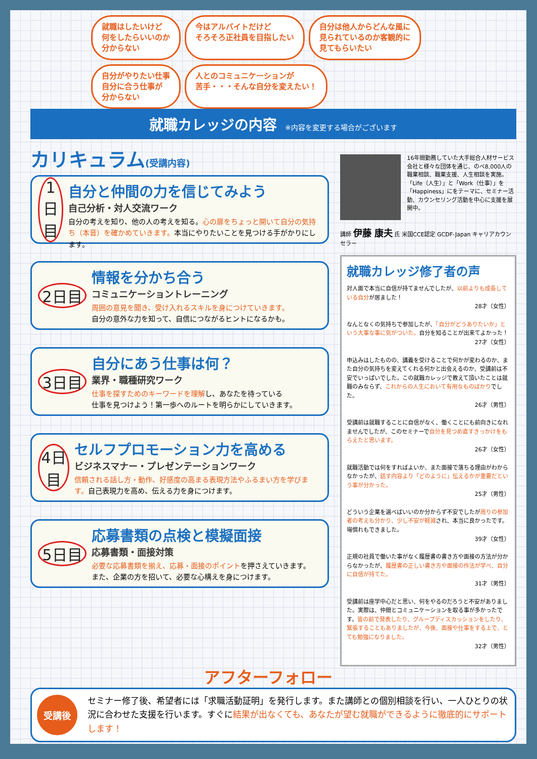就職はしたいけど
何をしたらいいのか
分からない
今はアルバイトだけど
そろそろ正社員を目指したい
自分は他人からどんな風に
見られているのか客観的に
見てもらいたい
自分がやりたい仕事
自分に合う仕事が
分からない
人とのコミュニケーションが
苦手・・・そんな自分を変えたい！
就職カレッジの内容 ※内容を変更する場合がございます
カリキュラム(受講内容)
1日目 自分と仲間の力を信じてみよう
自己分析・対人交流ワーク
自分の考えを知り、他の人の考えを知る。心の扉をちょっと開いて自分の気持ち（本音）を確かめていきます。本当にやりたいことを見つける手がかりにします。
2日目 情報を分かち合う
コミュニケーショントレーニング
周囲の意見を聞き、受け入れるスキルを身につけていきます。
自分の意外な力を知って、自信につながるヒントになるかも。
3日目 自分にあう仕事は何？
業界・職種研究ワーク
仕事を探すためのキーワードを理解し、あなたを待っている
仕事を見つけよう！第一歩へのルートを明らかにしていきます。
4日目 セルフプロモーション力を高める
ビジネスマナー・プレゼンテーションワーク
信頼される話し方・動作、好感度の高まる表現方法やふるまい方を学びます。自己表現力を高め、伝える力を身につけます。
5日目 応募書類の点検と模擬面接
応募書類・面接対策
必要な応募書類を揃え、応募・面接のポイントを押さえていきます。
また、企業の方を招いて、必要な心構えを身につけます。
16年間勤務していた大手総合人材サービス会社と様々な団体を通じ、のべ8,000人の職業相談、職業支援、人生相談を実施。「Life（人生）」と「Work（仕事）」を「Happiness」にをテーマに、セミナー活動、カウンセリング活動を中心に支援を展開中。
講師 伊藤 康夫 氏 米国CCE認定 GCDF-Japan キャリアカウンセラー
就職カレッジ修了者の声
対人面で本当に自信が持てませんでしたが、以前よりも成長している自分が居ました！
28才（女性）
なんとなくの気持ちで参加したが、「自分がどうありたいか」という大事な事に気がついた。自分を知ることが出来てよかった！
27才（女性）
申込みはしたものの、講義を受けることで何かが変わるのか、また自分の気持ちを変えてくれる何かと出会えるのか、受講前は不安でいっぱいでした。この就職カレッジで教えて頂いたことは就職のみならず、これからの人生において有用なものばかりでした。
26才（男性）
受講前は就職することに自信がなく、働くことにも前向きになれませんでしたが、このセミナーで自分を見つめ直すきっかけをもらえたと思います。
26才（女性）
就職活動では何をすればよいか、また面接で落ちる理由がわからなかったが、話す内容より「どのように」伝えるかが重要だという事が分かった。
25才（男性）
どういう企業を選べばいいのか分からず不安でしたが周りの参加者の考えも分かり、少し不安が軽減され、本当に良かったです。場慣れもできました。
39才（女性）
正規の社員で働いた事がなく履歴書の書き方や面接の方法が分からなかったが、履歴書の正しい書き方や面接の作法が学べ、自分に自信が持てた。
31才（男性）
受講前は座学中心だと思い、何をやるのだろうと不安がありました。実際は、仲間とコミュニケーションを取る事が多かったです。皆の前で発表したり、グループディスカッションをしたり、緊張することもありましたが、今後、面接や仕事をする上で、とても勉強になりました。
32才（男性）
アフターフォロー
受講後
セミナー修了後、希望者には「求職活動証明」を発行します。また講師との個別相談を行い、一人ひとりの状況に合わせた支援を行います。すぐに結果が出なくても、あなたが望む就職ができるように徹底的にサポートします！